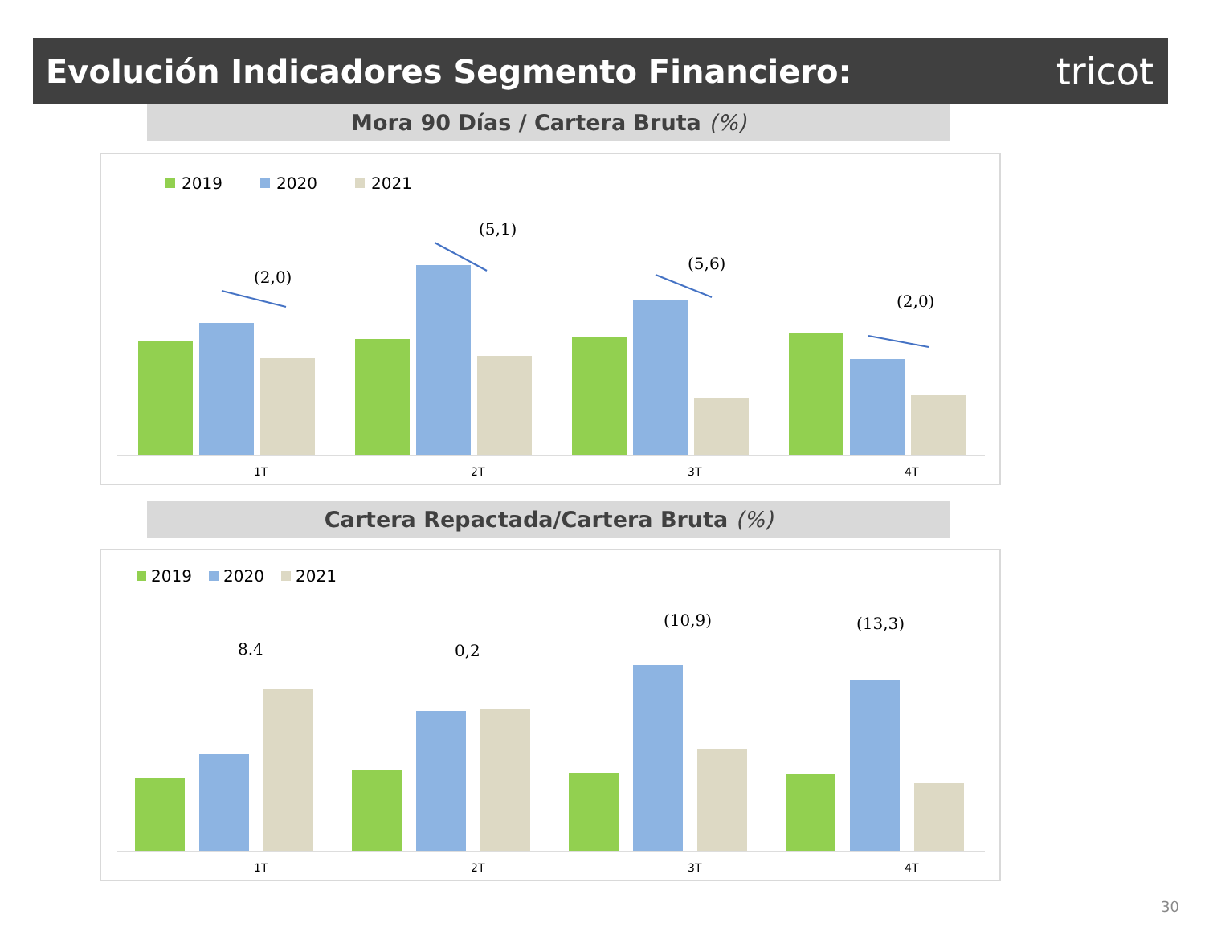Evolución Indicadores Segmento Financiero:
tricot
Mora 90 Días / Cartera Bruta (%)
2019
2020
2021
1T
2T
3T
4T
(2,0)
(5,1)
(5,6)
(2,0)
Cartera Repactada/Cartera Bruta (%)
2019
2020
2021
1T
2T
3T
4T
8.4
0,2
(10,9)
(13,3)
30